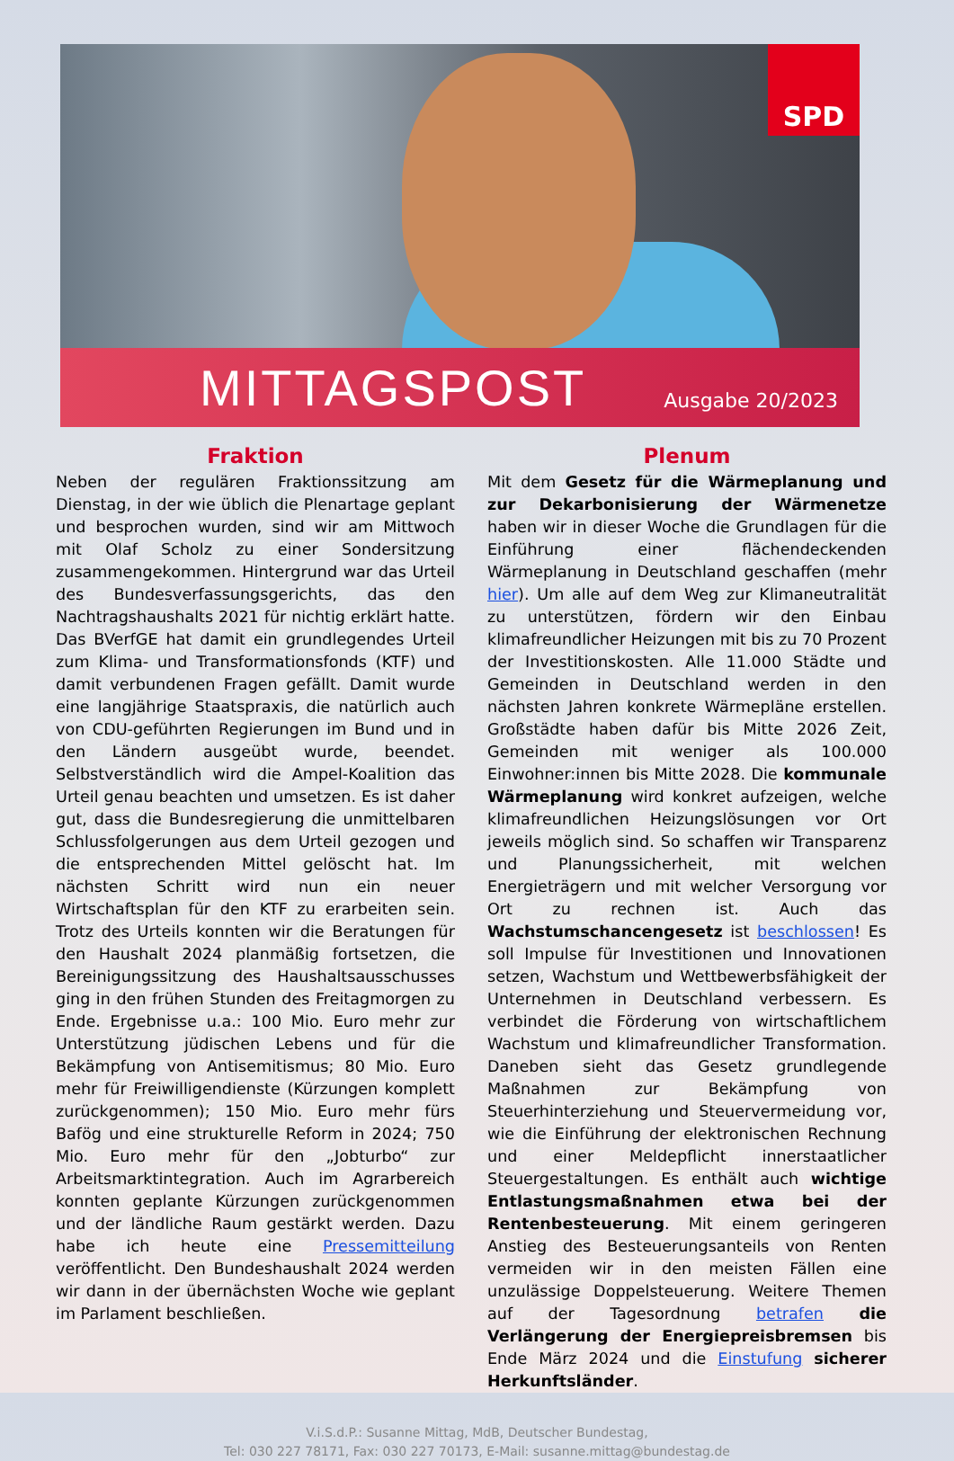SPD
MITTAGSPOST
Ausgabe 20/2023
Fraktion
Neben der regulären Fraktionssitzung am Dienstag, in der wie üblich die Plenartage geplant und besprochen wurden, sind wir am Mittwoch mit Olaf Scholz zu einer Sondersitzung zusammengekommen. Hintergrund war das Urteil des Bundesverfassungsgerichts, das den Nachtragshaushalts 2021 für nichtig erklärt hatte. Das BVerfGE hat damit ein grundlegendes Urteil zum Klima- und Transformationsfonds (KTF) und damit verbundenen Fragen gefällt. Damit wurde eine langjährige Staatspraxis, die natürlich auch von CDU-geführten Regierungen im Bund und in den Ländern ausgeübt wurde, beendet. Selbstverständlich wird die Ampel-Koalition das Urteil genau beachten und umsetzen. Es ist daher gut, dass die Bundesregierung die unmittelbaren Schlussfolgerungen aus dem Urteil gezogen und die entsprechenden Mittel gelöscht hat. Im nächsten Schritt wird nun ein neuer Wirtschaftsplan für den KTF zu erarbeiten sein. Trotz des Urteils konnten wir die Beratungen für den Haushalt 2024 planmäßig fortsetzen, die Bereinigungssitzung des Haushaltsausschusses ging in den frühen Stunden des Freitagmorgen zu Ende. Ergebnisse u.a.: 100 Mio. Euro mehr zur Unterstützung jüdischen Lebens und für die Bekämpfung von Antisemitismus; 80 Mio. Euro mehr für Freiwilligendienste (Kürzungen komplett zurückgenommen); 150 Mio. Euro mehr fürs Bafög und eine strukturelle Reform in 2024; 750 Mio. Euro mehr für den „Jobturbo“ zur Arbeitsmarktintegration. Auch im Agrarbereich konnten geplante Kürzungen zurückgenommen und der ländliche Raum gestärkt werden. Dazu habe ich heute eine Pressemitteilung veröffentlicht. Den Bundeshaushalt 2024 werden wir dann in der übernächsten Woche wie geplant im Parlament beschließen.
Plenum
Mit dem Gesetz für die Wärmeplanung und zur Dekarbonisierung der Wärmenetze haben wir in dieser Woche die Grundlagen für die Einführung einer flächendeckenden Wärmeplanung in Deutschland geschaffen (mehr hier). Um alle auf dem Weg zur Klimaneutralität zu unterstützen, fördern wir den Einbau klimafreundlicher Heizungen mit bis zu 70 Prozent der Investitionskosten. Alle 11.000 Städte und Gemeinden in Deutschland werden in den nächsten Jahren konkrete Wärmepläne erstellen. Großstädte haben dafür bis Mitte 2026 Zeit, Gemeinden mit weniger als 100.000 Einwohner:innen bis Mitte 2028. Die kommunale Wärmeplanung wird konkret aufzeigen, welche klimafreundlichen Heizungslösungen vor Ort jeweils möglich sind. So schaffen wir Transparenz und Planungssicherheit, mit welchen Energieträgern und mit welcher Versorgung vor Ort zu rechnen ist. Auch das Wachstumschancengesetz ist beschlossen! Es soll Impulse für Investitionen und Innovationen setzen, Wachstum und Wettbewerbsfähigkeit der Unternehmen in Deutschland verbessern. Es verbindet die Förderung von wirtschaftlichem Wachstum und klimafreundlicher Transformation. Daneben sieht das Gesetz grundlegende Maßnahmen zur Bekämpfung von Steuerhinterziehung und Steuervermeidung vor, wie die Einführung der elektronischen Rechnung und einer Meldepflicht innerstaatlicher Steuergestaltungen. Es enthält auch wichtige Entlastungsmaßnahmen etwa bei der Rentenbesteuerung. Mit einem geringeren Anstieg des Besteuerungsanteils von Renten vermeiden wir in den meisten Fällen eine unzulässige Doppelsteuerung. Weitere Themen auf der Tagesordnung betrafen die Verlängerung der Energiepreisbremsen bis Ende März 2024 und die Einstufung sicherer Herkunftsländer.
V.i.S.d.P.: Susanne Mittag, MdB, Deutscher Bundestag,
Tel: 030 227 78171, Fax: 030 227 70173, E-Mail: susanne.mittag@bundestag.de